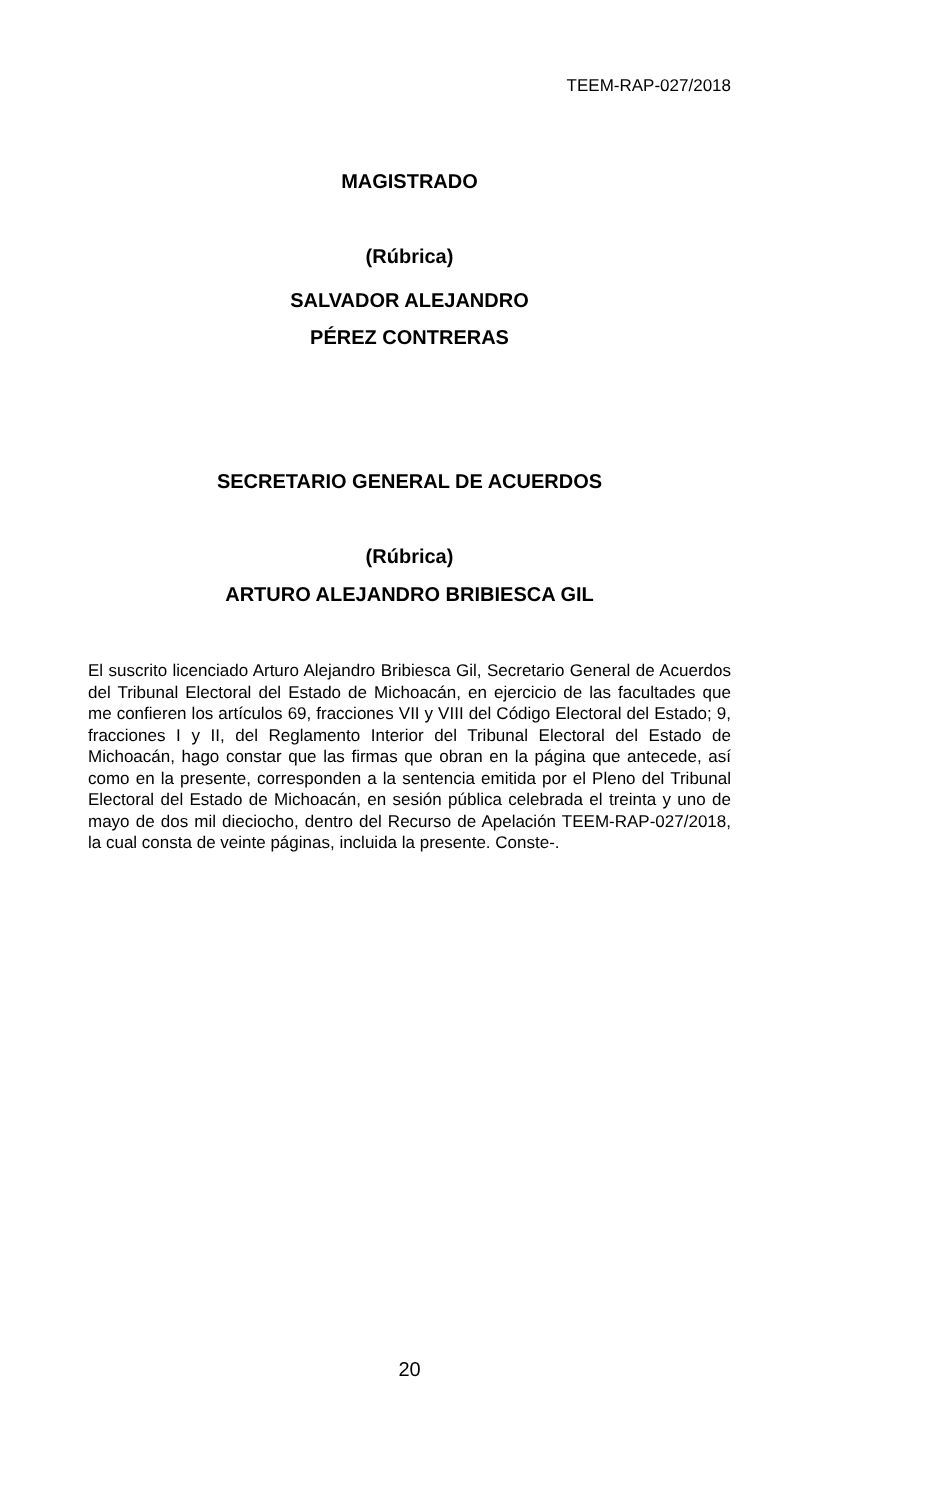TEEM-RAP-027/2018
MAGISTRADO
(Rúbrica)
SALVADOR ALEJANDRO
PÉREZ CONTRERAS
SECRETARIO GENERAL DE ACUERDOS
(Rúbrica)
ARTURO ALEJANDRO BRIBIESCA GIL
El suscrito licenciado Arturo Alejandro Bribiesca Gil, Secretario General de Acuerdos del Tribunal Electoral del Estado de Michoacán, en ejercicio de las facultades que me confieren los artículos 69, fracciones VII y VIII del Código Electoral del Estado; 9, fracciones I y II, del Reglamento Interior del Tribunal Electoral del Estado de Michoacán, hago constar que las firmas que obran en la página que antecede, así como en la presente, corresponden a la sentencia emitida por el Pleno del Tribunal Electoral del Estado de Michoacán, en sesión pública celebrada el treinta y uno de mayo de dos mil dieciocho, dentro del Recurso de Apelación TEEM-RAP-027/2018, la cual consta de veinte páginas, incluida la presente. Conste-.
20